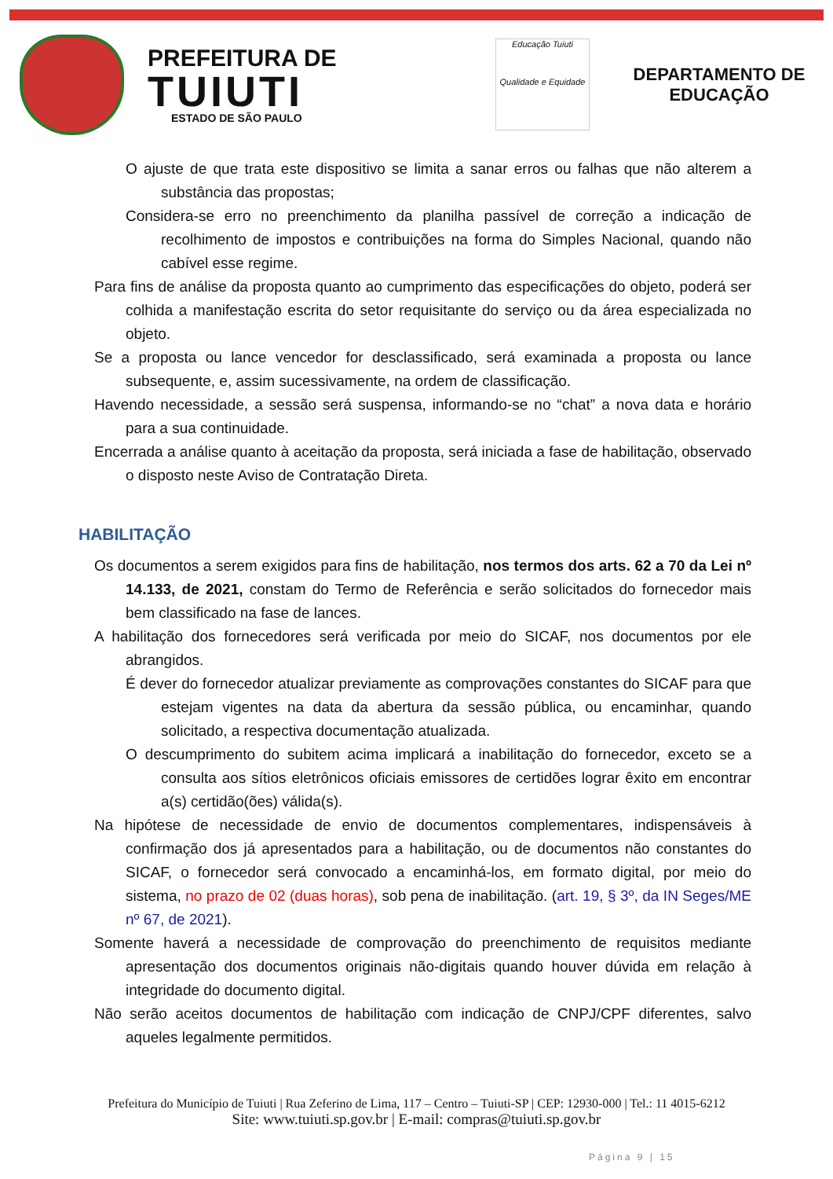PREFEITURA DE
TUIUTI
ESTADO DE SÃO PAULO
Educação Tuiuti
Qualidade e Equidade
DEPARTAMENTO DE EDUCAÇÃO
O ajuste de que trata este dispositivo se limita a sanar erros ou falhas que não alterem a substância das propostas;
Considera-se erro no preenchimento da planilha passível de correção a indicação de recolhimento de impostos e contribuições na forma do Simples Nacional, quando não cabível esse regime.
Para fins de análise da proposta quanto ao cumprimento das especificações do objeto, poderá ser colhida a manifestação escrita do setor requisitante do serviço ou da área especializada no objeto.
Se a proposta ou lance vencedor for desclassificado, será examinada a proposta ou lance subsequente, e, assim sucessivamente, na ordem de classificação.
Havendo necessidade, a sessão será suspensa, informando-se no “chat” a nova data e horário para a sua continuidade.
Encerrada a análise quanto à aceitação da proposta, será iniciada a fase de habilitação, observado o disposto neste Aviso de Contratação Direta.
HABILITAÇÃO
Os documentos a serem exigidos para fins de habilitação, nos termos dos arts. 62 a 70 da Lei nº 14.133, de 2021, constam do Termo de Referência e serão solicitados do fornecedor mais bem classificado na fase de lances.
A habilitação dos fornecedores será verificada por meio do SICAF, nos documentos por ele abrangidos.
É dever do fornecedor atualizar previamente as comprovações constantes do SICAF para que estejam vigentes na data da abertura da sessão pública, ou encaminhar, quando solicitado, a respectiva documentação atualizada.
O descumprimento do subitem acima implicará a inabilitação do fornecedor, exceto se a consulta aos sítios eletrônicos oficiais emissores de certidões lograr êxito em encontrar a(s) certidão(ões) válida(s).
Na hipótese de necessidade de envio de documentos complementares, indispensáveis à confirmação dos já apresentados para a habilitação, ou de documentos não constantes do SICAF, o fornecedor será convocado a encaminhá-los, em formato digital, por meio do sistema, no prazo de 02 (duas horas), sob pena de inabilitação. (art. 19, § 3º, da IN Seges/ME nº 67, de 2021).
Somente haverá a necessidade de comprovação do preenchimento de requisitos mediante apresentação dos documentos originais não-digitais quando houver dúvida em relação à integridade do documento digital.
Não serão aceitos documentos de habilitação com indicação de CNPJ/CPF diferentes, salvo aqueles legalmente permitidos.
Prefeitura do Município de Tuiuti | Rua Zeferino de Lima, 117 – Centro – Tuiuti-SP | CEP: 12930-000 | Tel.: 11 4015-6212
Site: www.tuiuti.sp.gov.br | E-mail: compras@tuiuti.sp.gov.br
Página 9 | 15